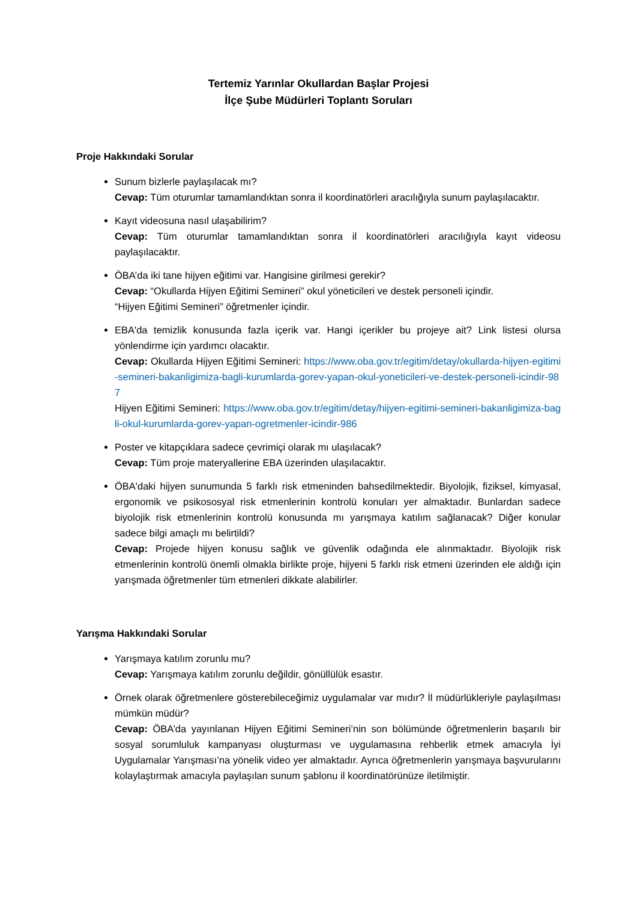Tertemiz Yarınlar Okullardan Başlar Projesi
İlçe Şube Müdürleri Toplantı Soruları
Proje Hakkındaki Sorular
Sunum bizlerle paylaşılacak mı?
Cevap: Tüm oturumlar tamamlandıktan sonra il koordinatörleri aracılığıyla sunum paylaşılacaktır.
Kayıt videosuna nasıl ulaşabilirim?
Cevap: Tüm oturumlar tamamlandıktan sonra il koordinatörleri aracılığıyla kayıt videosu paylaşılacaktır.
ÖBA’da iki tane hijyen eğitimi var. Hangisine girilmesi gerekir?
Cevap: “Okullarda Hijyen Eğitimi Semineri” okul yöneticileri ve destek personeli içindir.
“Hijyen Eğitimi Semineri” öğretmenler içindir.
EBA'da temizlik konusunda fazla içerik var. Hangi içerikler bu projeye ait? Link listesi olursa yönlendirme için yardımcı olacaktır.
Cevap: Okullarda Hijyen Eğitimi Semineri: https://www.oba.gov.tr/egitim/detay/okullarda-hijyen-egitimi-semineri-bakanligimiza-bagli-kurumlarda-gorev-yapan-okul-yoneticileri-ve-destek-personeli-icindir-987
Hijyen Eğitimi Semineri: https://www.oba.gov.tr/egitim/detay/hijyen-egitimi-semineri-bakanligimiza-bagli-okul-kurumlarda-gorev-yapan-ogretmenler-icindir-986
Poster ve kitapçıklara sadece çevrimiçi olarak mı ulaşılacak?
Cevap: Tüm proje materyallerine EBA üzerinden ulaşılacaktır.
ÖBA'daki hijyen sunumunda 5 farklı risk etmeninden bahsedilmektedir. Biyolojik, fiziksel, kimyasal, ergonomik ve psikososyal risk etmenlerinin kontrolü konuları yer almaktadır. Bunlardan sadece biyolojik risk etmenlerinin kontrolü konusunda mı yarışmaya katılım sağlanacak? Diğer konular sadece bilgi amaçlı mı belirtildi?
Cevap: Projede hijyen konusu sağlık ve güvenlik odağında ele alınmaktadır. Biyolojik risk etmenlerinin kontrolü önemli olmakla birlikte proje, hijyeni 5 farklı risk etmeni üzerinden ele aldığı için yarışmada öğretmenler tüm etmenleri dikkate alabilirler.
Yarışma Hakkındaki Sorular
Yarışmaya katılım zorunlu mu?
Cevap: Yarışmaya katılım zorunlu değildir, gönüllülük esastır.
Örnek olarak öğretmenlere gösterebileceğimiz uygulamalar var mıdır? İl müdürlükleriyle paylaşılması mümkün müdür?
Cevap: ÖBA’da yayınlanan Hijyen Eğitimi Semineri’nin son bölümünde öğretmenlerin başarılı bir sosyal sorumluluk kampanyası oluşturması ve uygulamasına rehberlik etmek amacıyla İyi Uygulamalar Yarışması’na yönelik video yer almaktadır. Ayrıca öğretmenlerin yarışmaya başvurularını kolaylaştırmak amacıyla paylaşılan sunum şablonu il koordinatörünüze iletilmiştir.